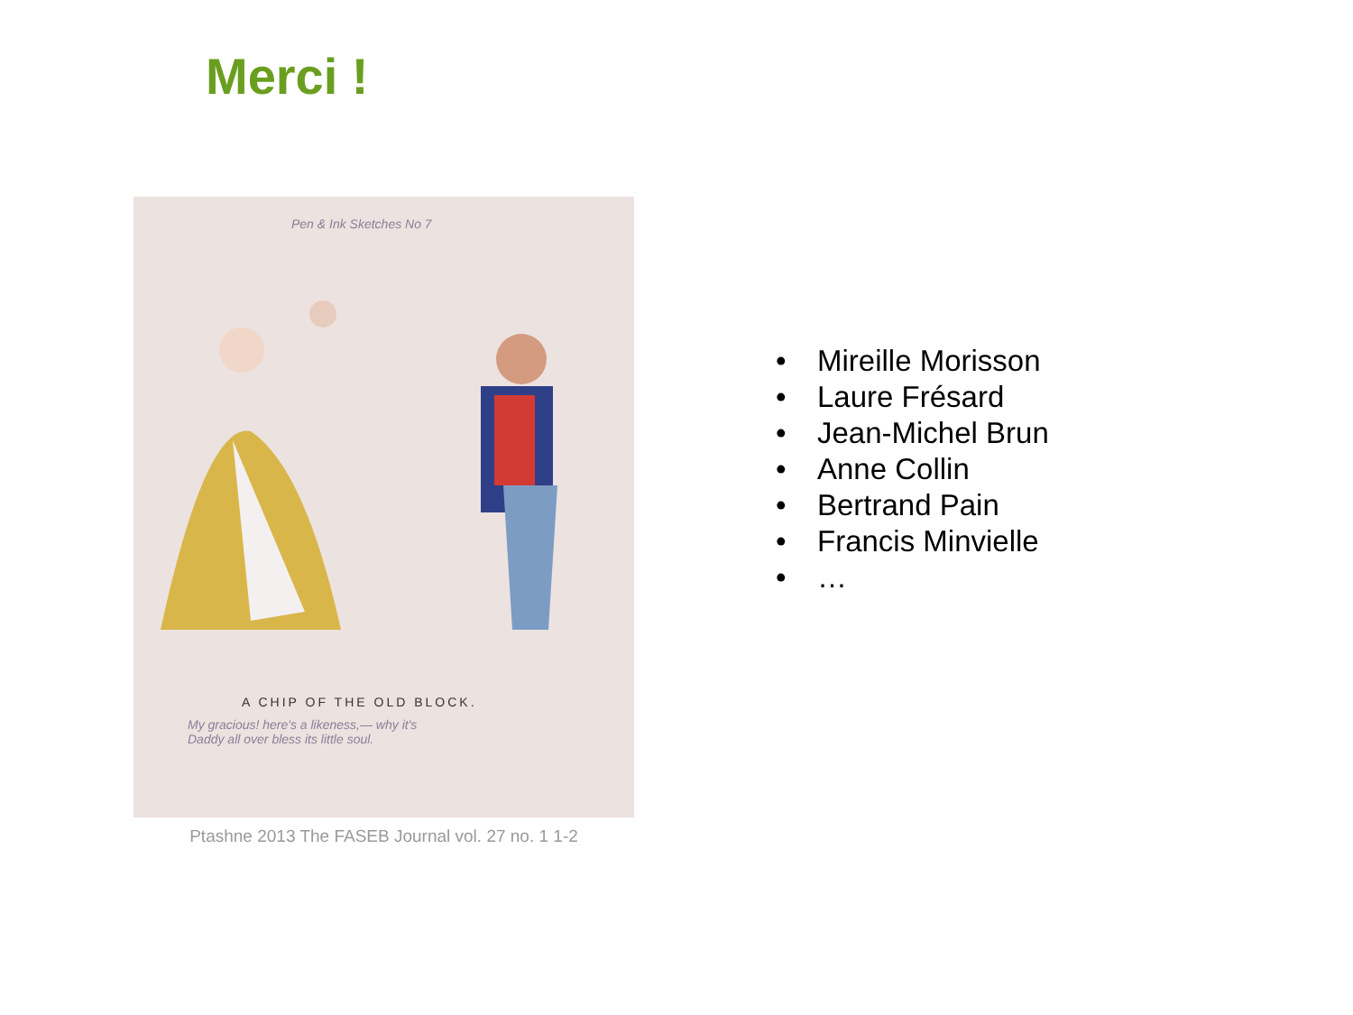Merci !
Pen & Ink Sketches No 7
A CHIP OF THE OLD BLOCK.
My gracious! here's a likeness,— why it's
Daddy all over bless its little soul.
Ptashne 2013 The FASEB Journal vol. 27 no. 1 1-2
• Mireille Morisson
• Laure Frésard
• Jean-Michel Brun
• Anne Collin
• Bertrand Pain
• Francis Minvielle
• …